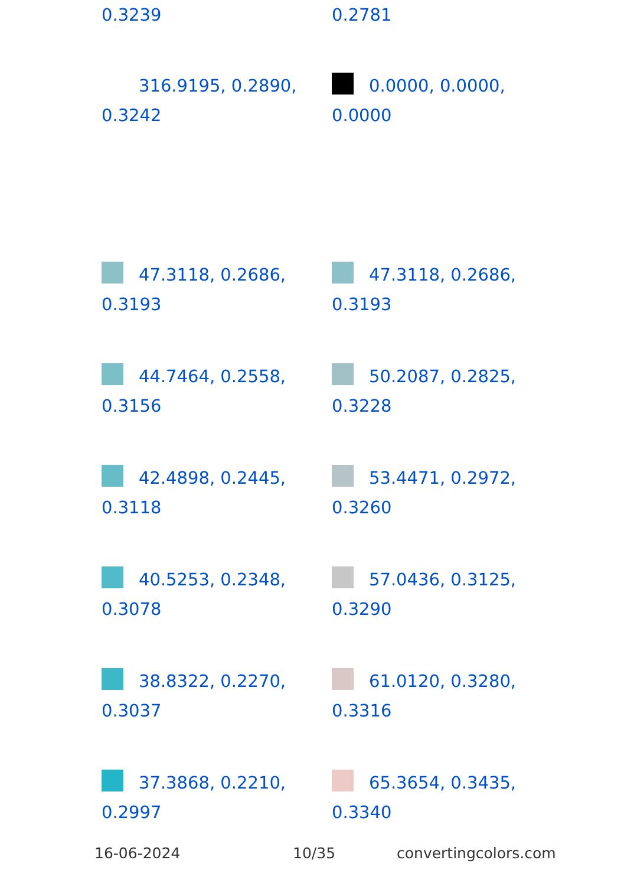0.3239 0.2781
316.9195, 0.2890, 0.3242
0.0000, 0.0000, 0.0000
47.3118, 0.2686, 0.3193
47.3118, 0.2686, 0.3193
44.7464, 0.2558, 0.3156
50.2087, 0.2825, 0.3228
42.4898, 0.2445, 0.3118
53.4471, 0.2972, 0.3260
40.5253, 0.2348, 0.3078
57.0436, 0.3125, 0.3290
38.8322, 0.2270, 0.3037
61.0120, 0.3280, 0.3316
37.3868, 0.2210, 0.2997
65.3654, 0.3435, 0.3340
16-06-2024 10/35 convertingcolors.com